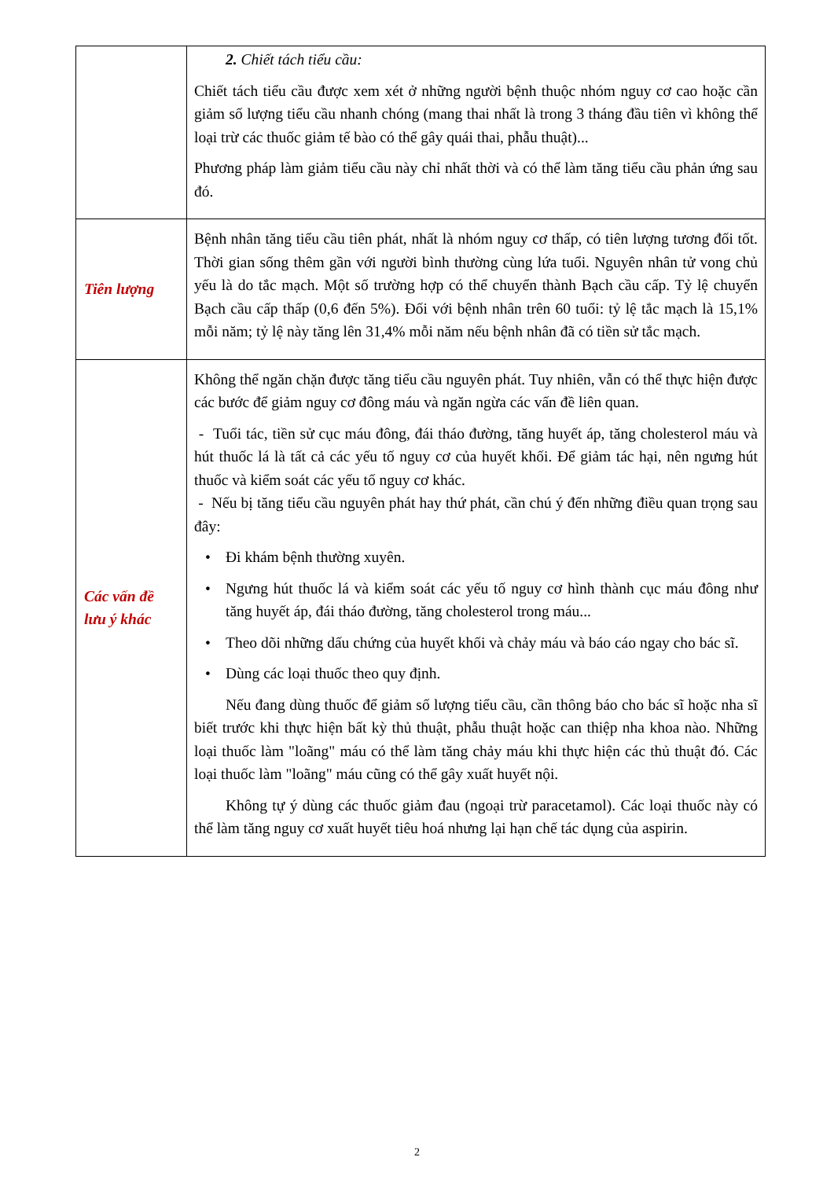| | 2. Chiết tách tiểu cầu: Chiết tách tiểu cầu được xem xét ở những người bệnh thuộc nhóm nguy cơ cao hoặc cần giảm số lượng tiểu cầu nhanh chóng (mang thai nhất là trong 3 tháng đầu tiên vì không thể loại trừ các thuốc giảm tế bào có thể gây quái thai, phẫu thuật)... Phương pháp làm giảm tiểu cầu này chỉ nhất thời và có thể làm tăng tiểu cầu phản ứng sau đó. |
| Tiên lượng | Bệnh nhân tăng tiểu cầu tiên phát, nhất là nhóm nguy cơ thấp, có tiên lượng tương đối tốt. Thời gian sống thêm gần với người bình thường cùng lứa tuổi. Nguyên nhân tử vong chủ yếu là do tắc mạch. Một số trường hợp có thể chuyển thành Bạch cầu cấp. Tỷ lệ chuyển Bạch cầu cấp thấp (0,6 đến 5%). Đối với bệnh nhân trên 60 tuổi: tỷ lệ tắc mạch là 15,1% mỗi năm; tỷ lệ này tăng lên 31,4% mỗi năm nếu bệnh nhân đã có tiền sử tắc mạch. |
| Các vấn đề lưu ý khác | Không thể ngăn chặn được tăng tiểu cầu nguyên phát. Tuy nhiên, vẫn có thể thực hiện được các bước để giảm nguy cơ đông máu và ngăn ngừa các vấn đề liên quan. - Tuổi tác, tiền sử cục máu đông, đái tháo đường, tăng huyết áp, tăng cholesterol máu và hút thuốc lá là tất cả các yếu tố nguy cơ của huyết khối. Để giảm tác hại, nên ngưng hút thuốc và kiểm soát các yếu tố nguy cơ khác. - Nếu bị tăng tiểu cầu nguyên phát hay thứ phát, cần chú ý đến những điều quan trọng sau đây: • Đi khám bệnh thường xuyên. • Ngưng hút thuốc lá và kiểm soát các yếu tố nguy cơ hình thành cục máu đông như tăng huyết áp, đái tháo đường, tăng cholesterol trong máu... • Theo dõi những dấu chứng của huyết khối và chảy máu và báo cáo ngay cho bác sĩ. • Dùng các loại thuốc theo quy định. Nếu đang dùng thuốc để giảm số lượng tiểu cầu, cần thông báo cho bác sĩ hoặc nha sĩ biết trước khi thực hiện bất kỳ thủ thuật, phẫu thuật hoặc can thiệp nha khoa nào. Những loại thuốc làm "loãng" máu có thể làm tăng chảy máu khi thực hiện các thủ thuật đó. Các loại thuốc làm "loãng" máu cũng có thể gây xuất huyết nội. Không tự ý dùng các thuốc giảm đau (ngoại trừ paracetamol). Các loại thuốc này có thể làm tăng nguy cơ xuất huyết tiêu hoá nhưng lại hạn chế tác dụng của aspirin. |
2